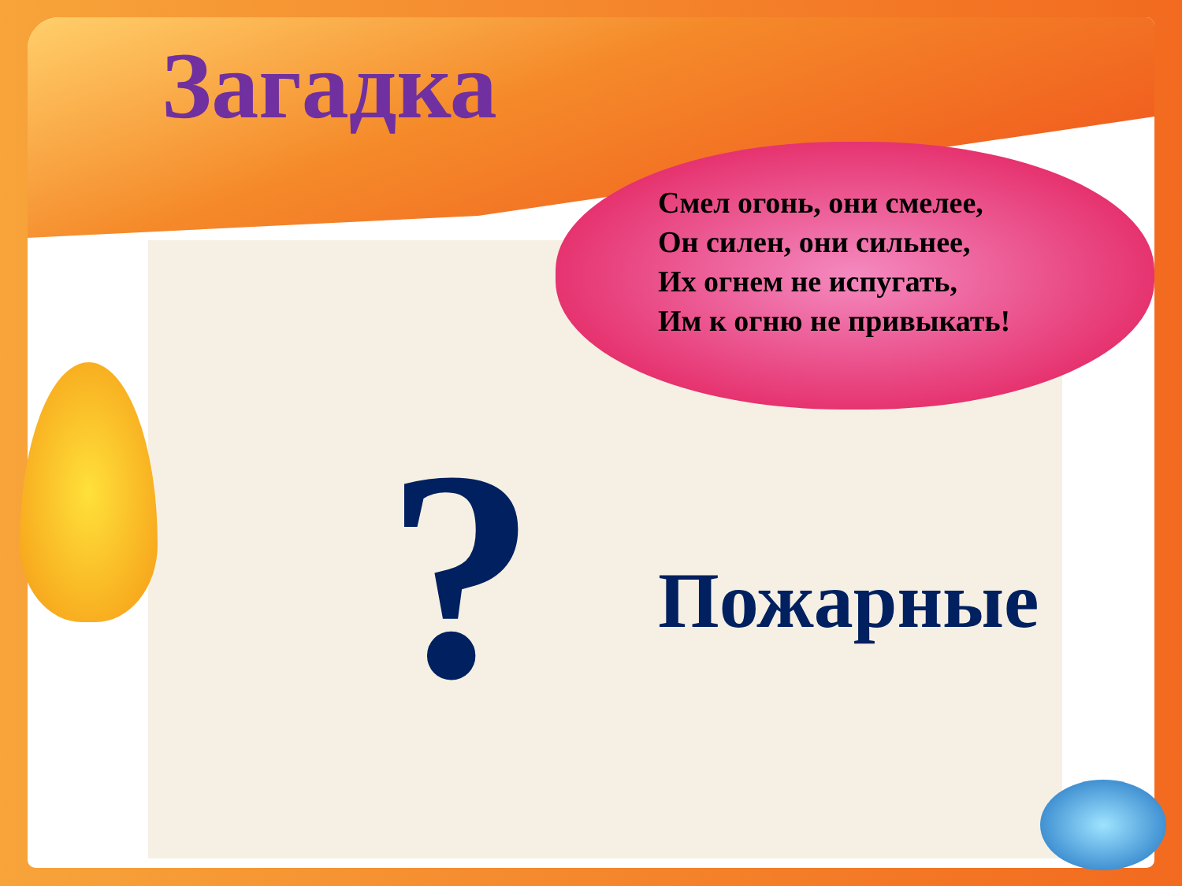Загадка
Смел огонь, они смелее,
Он силен, они сильнее,
Их огнем не испугать,
Им к огню не привыкать!
? Пожарные